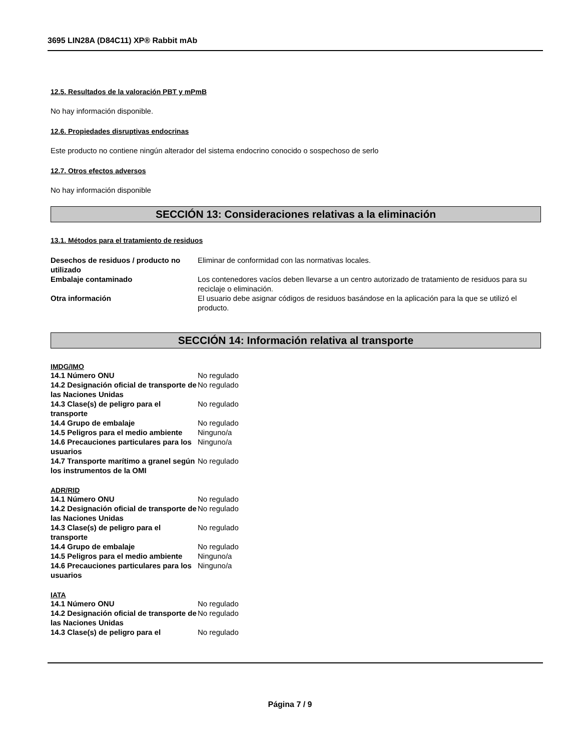3695 LIN28A (D84C11) XP® Rabbit mAb
12.5. Resultados de la valoración PBT y mPmB
No hay información disponible.
12.6. Propiedades disruptivas endocrinas
Este producto no contiene ningún alterador del sistema endocrino conocido o sospechoso de serlo
12.7. Otros efectos adversos
No hay información disponible
SECCIÓN 13: Consideraciones relativas a la eliminación
13.1. Métodos para el tratamiento de residuos
| Desechos de residuos / producto no utilizado | Eliminar de conformidad con las normativas locales. |
| Embalaje contaminado | Los contenedores vacíos deben llevarse a un centro autorizado de tratamiento de residuos para su reciclaje o eliminación. |
| Otra información | El usuario debe asignar códigos de residuos basándose en la aplicación para la que se utilizó el producto. |
SECCIÓN 14: Información relativa al transporte
IMDG/IMO
| 14.1 Número ONU | No regulado |
| 14.2 Designación oficial de transporte de las Naciones Unidas | No regulado |
| 14.3 Clase(s) de peligro para el transporte | No regulado |
| 14.4 Grupo de embalaje | No regulado |
| 14.5 Peligros para el medio ambiente | Ninguno/a |
| 14.6 Precauciones particulares para los usuarios | Ninguno/a |
| 14.7 Transporte marítimo a granel según los instrumentos de la OMI | No regulado |
ADR/RID
| 14.1 Número ONU | No regulado |
| 14.2 Designación oficial de transporte de las Naciones Unidas | No regulado |
| 14.3 Clase(s) de peligro para el transporte | No regulado |
| 14.4 Grupo de embalaje | No regulado |
| 14.5 Peligros para el medio ambiente | Ninguno/a |
| 14.6 Precauciones particulares para los usuarios | Ninguno/a |
IATA
| 14.1 Número ONU | No regulado |
| 14.2 Designación oficial de transporte de las Naciones Unidas | No regulado |
| 14.3 Clase(s) de peligro para el | No regulado |
Página 7 / 9